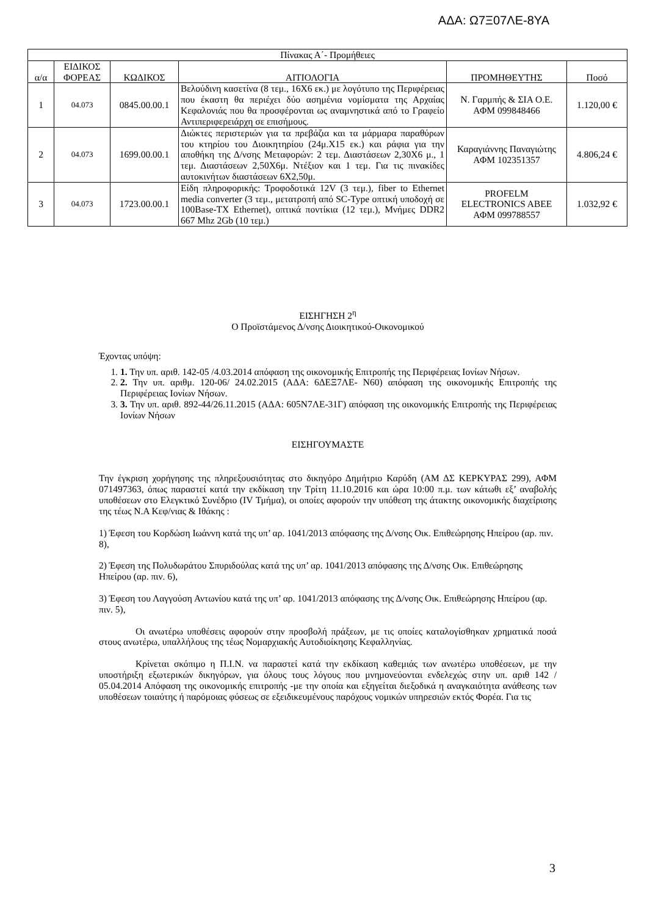ΑΔΑ: Ω7Ξ07ΛΕ-8ΥΑ
| Πίνακας Α΄- Προμήθειες | | | | | |
| --- | --- | --- | --- | --- | --- |
| α/α | ΕΙΔΙΚΟΣ ΦΟΡΕΑΣ | ΚΩΔΙΚΟΣ | ΑΙΤΙΟΛΟΓΙΑ | ΠΡΟΜΗΘΕΥΤΗΣ | Ποσό |
| 1 | 04.073 | 0845.00.00.1 | Βελούδινη κασετίνα (8 τεμ., 16Χ6 εκ.) με λογότυπο της Περιφέρειας που έκαστη θα περιέχει δύο ασημένια νομίσματα της Αρχαίας Κεφαλονιάς που θα προσφέρονται ως αναμνηστικά από το Γραφείο Αντιπεριφερειάρχη σε επισήμους. | Ν. Γαρμπής & ΣΙΑ Ο.Ε. ΑΦΜ 099848466 | 1.120,00 € |
| 2 | 04.073 | 1699.00.00.1 | Διώκτες περιστεριών για τα πρεβάζια και τα μάρμαρα παραθύρων του κτηρίου του Διοικητηρίου (24μ.Χ15 εκ.) και ράφια για την αποθήκη της Δ/νσης Μεταφορών: 2 τεμ. Διαστάσεων 2,30Χ6 μ., 1 τεμ. Διαστάσεων 2,50Χ6μ. Ντέξιον και 1 τεμ. Για τις πινακίδες αυτοκινήτων διαστάσεων 6Χ2,50μ. | Καραγιάννης Παναγιώτης ΑΦΜ 102351357 | 4.806,24 € |
| 3 | 04.073 | 1723.00.00.1 | Είδη πληροφορικής: Τροφοδοτικά 12V (3 τεμ.), fiber to Ethernet media converter (3 τεμ., μετατροπή από SC-Type οπτική υποδοχή σε 100Base-TX Ethernet), οπτικά ποντίκια (12 τεμ.), Μνήμες DDR2 667 Mhz 2Gb (10 τεμ.) | PROFELM ELECTRONICS ABEE ΑΦΜ 099788557 | 1.032,92 € |
ΕΙΣΗΓΗΣΗ 2<sup>η</sup>
Ο Προϊστάμενος Δ/νσης Διοικητικού-Οικονομικού
Έχοντας υπόψη:
1. 1. Την υπ. αριθ. 142-05 /4.03.2014 απόφαση της οικονομικής Επιτροπής της Περιφέρειας Ιονίων Νήσων.
2. 2. Την υπ. αριθμ. 120-06/ 24.02.2015 (ΑΔΑ: 6ΔΕΞ7ΛΕ- Ν60) απόφαση της οικονομικής Επιτροπής της Περιφέρειας Ιονίων Νήσων.
3. 3. Την υπ. αριθ. 892-44/26.11.2015 (ΑΔΑ: 605Ν7ΛΕ-31Γ) απόφαση της οικονομικής Επιτροπής της Περιφέρειας Ιονίων Νήσων
ΕΙΣΗΓΟΥΜΑΣΤΕ
Την έγκριση χορήγησης της πληρεξουσιότητας στο δικηγόρο Δημήτριο Καρύδη (ΑΜ ΔΣ ΚΕΡΚΥΡΑΣ 299), ΑΦΜ 071497363, όπως παραστεί κατά την εκδίκαση την Τρίτη 11.10.2016 και ώρα 10:00 π.μ. των κάτωθι εξ’ αναβολής υποθέσεων στο Ελεγκτικό Συνέδριο (IV Τμήμα), οι οποίες αφορούν την υπόθεση της άτακτης οικονομικής διαχείρισης της τέως Ν.Α Κεφ/νιας & Ιθάκης :
1) Έφεση του Κορδώση Ιωάννη κατά της υπ’ αρ. 1041/2013 απόφασης της Δ/νσης Οικ. Επιθεώρησης Ηπείρου (αρ. πιν. 8),
2) Έφεση της Πολυδωράτου Σπυριδούλας κατά της υπ’ αρ. 1041/2013 απόφασης της Δ/νσης Οικ. Επιθεώρησης Ηπείρου (αρ. πιν. 6),
3) Έφεση του Λαγγούση Αντωνίου κατά της υπ’ αρ. 1041/2013 απόφασης της Δ/νσης Οικ. Επιθεώρησης Ηπείρου (αρ. πιν. 5),
Οι ανωτέρω υποθέσεις αφορούν στην προσβολή πράξεων, με τις οποίες καταλογίσθηκαν χρηματικά ποσά στους ανωτέρω, υπαλλήλους της τέως Νομαρχιακής Αυτοδιοίκησης Κεφαλληνίας.
Κρίνεται σκόπιμο η Π.Ι.Ν. να παραστεί κατά την εκδίκαση καθεμιάς των ανωτέρω υποθέσεων, με την υποστήριξη εξωτερικών δικηγόρων, για όλους τους λόγους που μνημονεύονται ενδελεχώς στην υπ. αριθ 142 / 05.04.2014 Απόφαση της οικονομικής επιτροπής -με την οποία και εξηγείται διεξοδικά η αναγκαιότητα ανάθεσης των υποθέσεων τοιαύτης ή παρόμοιας φύσεως σε εξειδικευμένους παρόχους νομικών υπηρεσιών εκτός Φορέα. Για τις
3